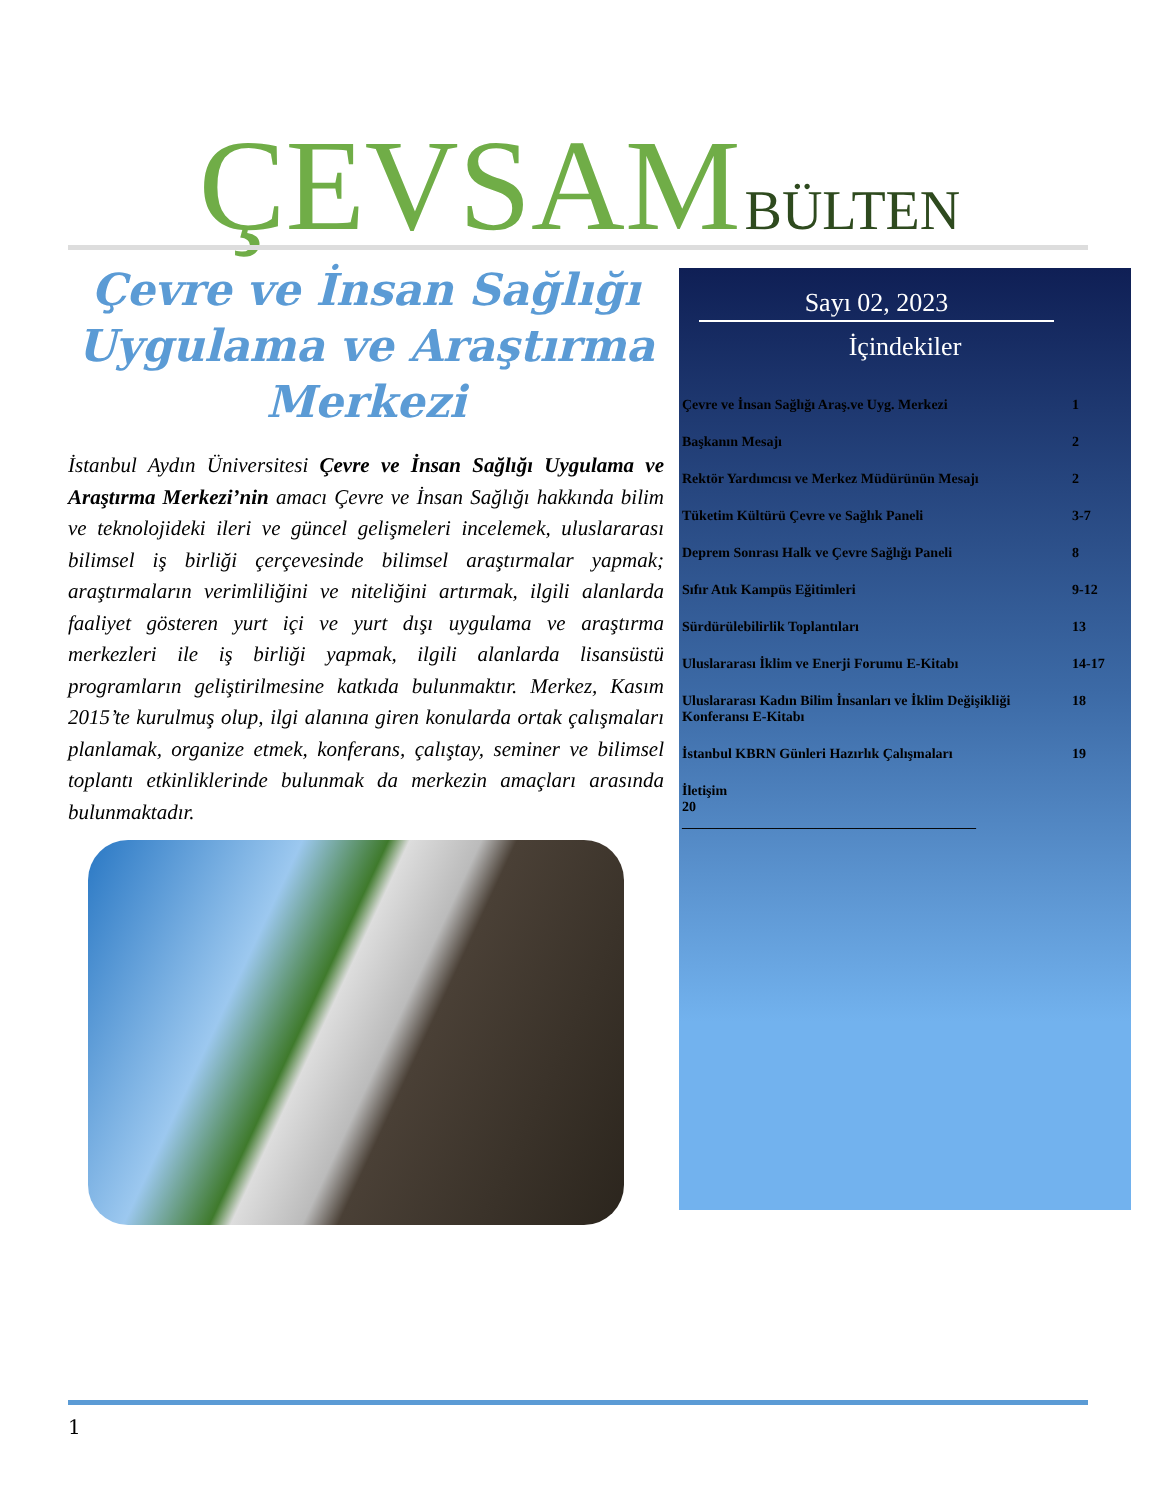ÇEVSAM BÜLTEN
Çevre ve İnsan Sağlığı Uygulama ve Araştırma Merkezi
İstanbul Aydın Üniversitesi Çevre ve İnsan Sağlığı Uygulama ve Araştırma Merkezi’nin amacı Çevre ve İnsan Sağlığı hakkında bilim ve teknolojideki ileri ve güncel gelişmeleri incelemek, uluslararası bilimsel iş birliği çerçevesinde bilimsel araştırmalar yapmak; araştırmaların verimliliğini ve niteliğini artırmak, ilgili alanlarda faaliyet gösteren yurt içi ve yurt dışı uygulama ve araştırma merkezleri ile iş birliği yapmak, ilgili alanlarda lisansüstü programların geliştirilmesine katkıda bulunmaktır. Merkez, Kasım 2015’te kurulmuş olup, ilgi alanına giren konularda ortak çalışmaları planlamak, organize etmek, konferans, çalıştay, seminer ve bilimsel toplantı etkinliklerinde bulunmak da merkezin amaçları arasında bulunmaktadır.
Sayı 02, 2023
İçindekiler
Çevre ve İnsan Sağlığı Araş.ve Uyg. Merkezi 1
Başkanın Mesajı 2
Rektör Yardımcısı ve Merkez Müdürünün Mesajı 2
Tüketim Kültürü Çevre ve Sağlık Paneli 3-7
Deprem Sonrası Halk ve Çevre Sağlığı Paneli 8
Sıfır Atık Kampüs Eğitimleri 9-12
Sürdürülebilirlik Toplantıları 13
Uluslararası İklim ve Enerji Forumu E-Kitabı 14-17
Uluslararası Kadın Bilim İnsanları ve İklim Değişikliği Konferansı E-Kitabı 18
İstanbul KBRN Günleri Hazırlık Çalışmaları 19
İletişim
20
__________________________________________
1